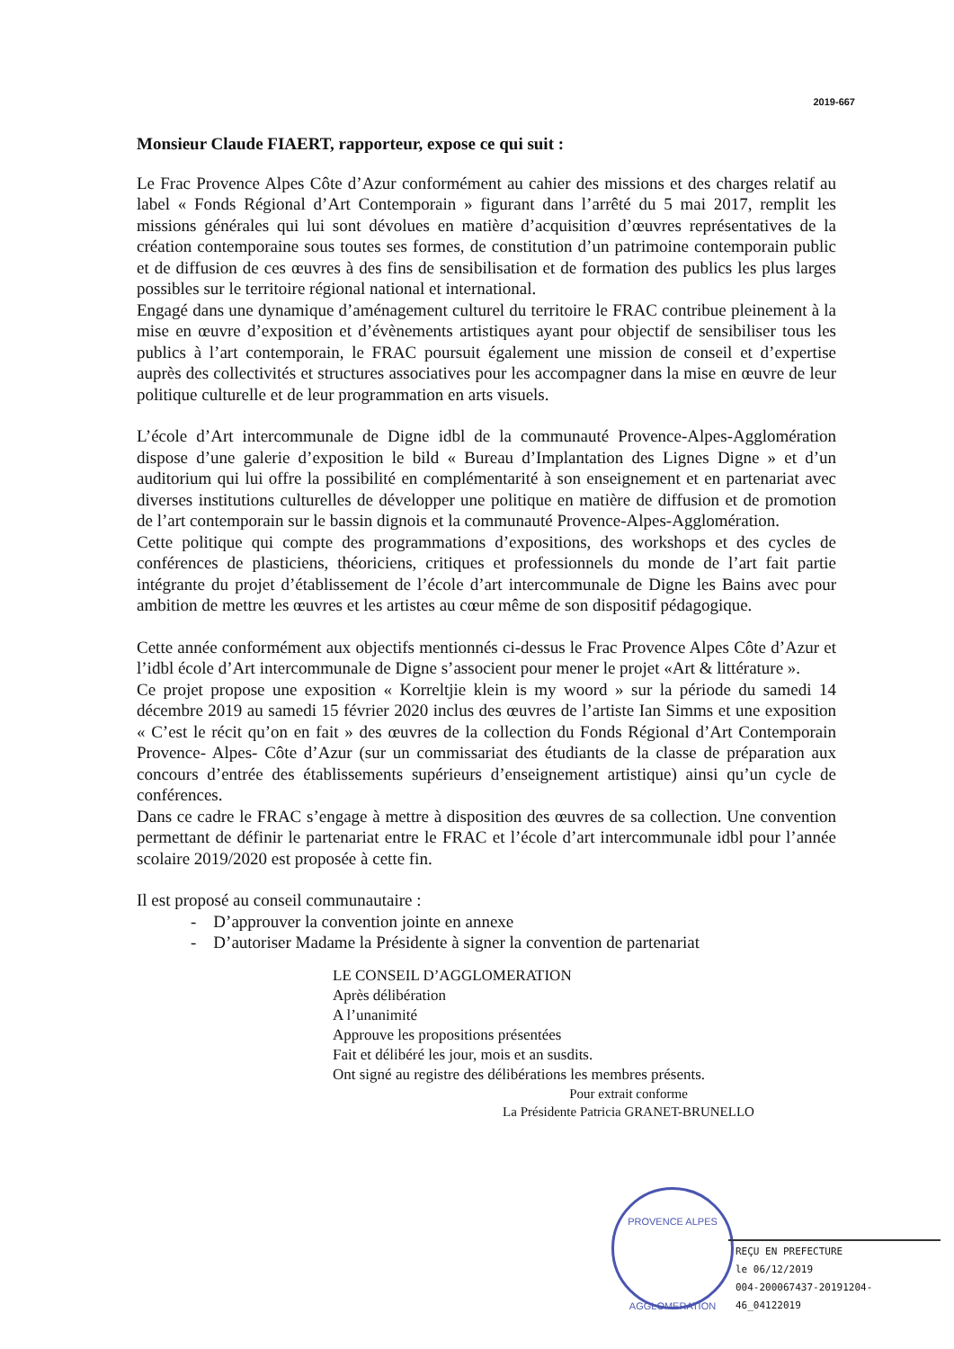2019-667
Monsieur Claude FIAERT, rapporteur, expose ce qui suit :
Le Frac Provence Alpes Côte d’Azur conformément au cahier des missions et des charges relatif au label « Fonds Régional d’Art Contemporain » figurant dans l’arrêté du 5 mai 2017, remplit les missions générales qui lui sont dévolues en matière d’acquisition d’œuvres représentatives de la création contemporaine sous toutes ses formes, de constitution d’un patrimoine contemporain public et de diffusion de ces œuvres à des fins de sensibilisation et de formation des publics les plus larges possibles sur le territoire régional national et international.
Engagé dans une dynamique d’aménagement culturel du territoire le FRAC contribue pleinement à la mise en œuvre d’exposition et d’évènements artistiques ayant pour objectif de sensibiliser tous les publics à l’art contemporain, le FRAC poursuit également une mission de conseil et d’expertise auprès des collectivités et structures associatives pour les accompagner dans la mise en œuvre de leur politique culturelle et de leur programmation en arts visuels.
L’école d’Art intercommunale de Digne idbl de la communauté Provence-Alpes-Agglomération dispose d’une galerie d’exposition le bild « Bureau d’Implantation des Lignes Digne » et d’un auditorium qui lui offre la possibilité en complémentarité à son enseignement et en partenariat avec diverses institutions culturelles de développer une politique en matière de diffusion et de promotion de l’art contemporain sur le bassin dignois et la communauté Provence-Alpes-Agglomération.
Cette politique qui compte des programmations d’expositions, des workshops et des cycles de conférences de plasticiens, théoriciens, critiques et professionnels du monde de l’art fait partie intégrante du projet d’établissement de l’école d’art intercommunale de Digne les Bains avec pour ambition de mettre les œuvres et les artistes au cœur même de son dispositif pédagogique.
Cette année conformément aux objectifs mentionnés ci-dessus le Frac Provence Alpes Côte d’Azur et l’idbl école d’Art intercommunale de Digne s’associent pour mener le projet «Art & littérature ».
Ce projet propose une exposition « Korreltjie klein is my woord » sur la période du samedi 14 décembre 2019 au samedi 15 février 2020 inclus des œuvres de l’artiste Ian Simms et une exposition « C’est le récit qu’on en fait » des œuvres de la collection du Fonds Régional d’Art Contemporain Provence- Alpes- Côte d’Azur (sur un commissariat des étudiants de la classe de préparation aux concours d’entrée des établissements supérieurs d’enseignement artistique) ainsi qu’un cycle de conférences.
Dans ce cadre le FRAC s’engage à mettre à disposition des œuvres de sa collection. Une convention permettant de définir le partenariat entre le FRAC et l’école d’art intercommunale idbl pour l’année scolaire 2019/2020 est proposée à cette fin.
Il est proposé au conseil communautaire :
- D’approuver la convention jointe en annexe
- D’autoriser Madame la Présidente à signer la convention de partenariat
LE CONSEIL D’AGGLOMERATION
Après délibération
A l’unanimité
Approuve les propositions présentées
Fait et délibéré les jour, mois et an susdits.
Ont signé au registre des délibérations les membres présents.
Pour extrait conforme
La Présidente Patricia GRANET-BRUNELLO
PROVENCE ALPES
AGGLOMERATION
REÇU EN PREFECTURE
le 06/12/2019
004-200067437-20191204-46_04122019